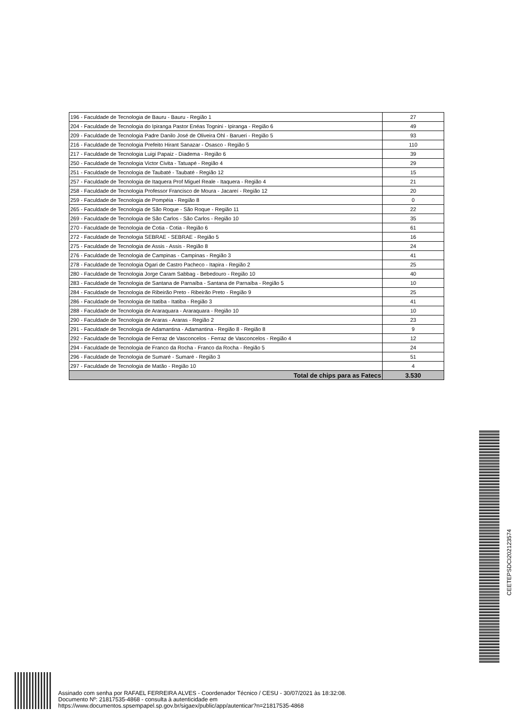| 196 - Faculdade de Tecnologia de Bauru - Bauru - Região 1 | 27 |
| 204 - Faculdade de Tecnologia do Ipiranga Pastor Enéas Tognini - Ipiranga - Região 6 | 49 |
| 209 - Faculdade de Tecnologia Padre Danilo José de Oliveira Ohl - Barueri - Região 5 | 93 |
| 216 - Faculdade de Tecnologia Prefeito Hirant Sanazar - Osasco - Região 5 | 110 |
| 217 - Faculdade de Tecnologia Luigi Papaiz - Diadema - Região 6 | 39 |
| 250 - Faculdade de Tecnologia Victor Civita - Tatuapé - Região 4 | 29 |
| 251 - Faculdade de Tecnologia de Taubaté - Taubaté - Região 12 | 15 |
| 257 - Faculdade de Tecnologia de Itaquera Prof Miguel Reale - Itaquera - Região 4 | 21 |
| 258 - Faculdade de Tecnologia Professor Francisco de Moura - Jacareí - Região 12 | 20 |
| 259 - Faculdade de Tecnologia de Pompéia - Região 8 | 0 |
| 265 - Faculdade de Tecnologia de São Roque - São Roque - Região 11 | 22 |
| 269 - Faculdade de Tecnologia de São Carlos - São Carlos - Região 10 | 35 |
| 270 - Faculdade de Tecnologia de Cotia - Cotia - Região 6 | 61 |
| 272 - Faculdade de Tecnologia SEBRAE - SEBRAE - Região 5 | 16 |
| 275 - Faculdade de Tecnologia de Assis - Assis - Região 8 | 24 |
| 276 - Faculdade de Tecnologia de Campinas - Campinas - Região 3 | 41 |
| 278 - Faculdade de Tecnologia Ogari de Castro Pacheco - Itapira - Região 2 | 25 |
| 280 - Faculdade de Tecnologia Jorge Caram Sabbag - Bebedouro - Região 10 | 40 |
| 283 - Faculdade de Tecnologia de Santana de Parnaíba - Santana de Parnaíba - Região 5 | 10 |
| 284 - Faculdade de Tecnologia de Ribeirão Preto - Ribeirão Preto - Região 9 | 25 |
| 286 - Faculdade de Tecnologia de Itatiba - Itatiba - Região 3 | 41 |
| 288 - Faculdade de Tecnologia de Araraquara - Araraquara - Região 10 | 10 |
| 290 - Faculdade de Tecnologia de Araras - Araras - Região 2 | 23 |
| 291 - Faculdade de Tecnologia de Adamantina - Adamantina - Região 8 - Região 8 | 9 |
| 292 - Faculdade de Tecnologia de Ferraz de Vasconcelos - Ferraz de Vasconcelos - Região 4 | 12 |
| 294 - Faculdade de Tecnologia de Franco da Rocha - Franco da Rocha - Região 5 | 24 |
| 296 - Faculdade de Tecnologia de Sumaré - Sumaré - Região 3 | 51 |
| 297 - Faculdade de Tecnologia de Matão - Região 10 | 4 |
| Total de chips para as Fatecs | 3.530 |
CEETEPSDCI202123574
Assinado com senha por RAFAEL FERREIRA ALVES - Coordenador Técnico / CESU - 30/07/2021 às 18:32:08.
Documento Nº: 21817535-4868 - consulta à autenticidade em
https://www.documentos.spsempapel.sp.gov.br/sigaex/public/app/autenticar?n=21817535-4868